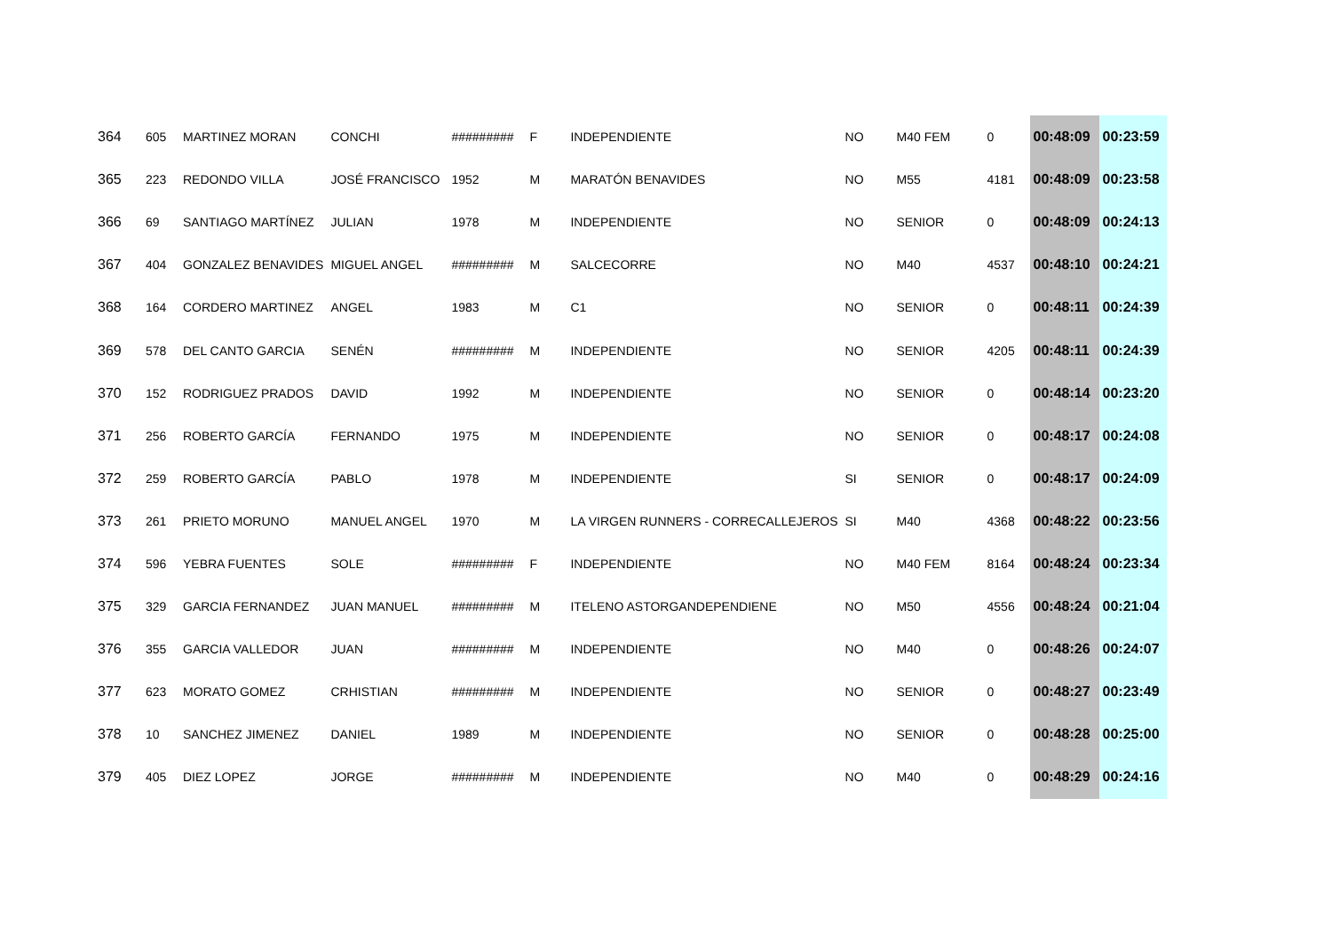| 364 | 605 | MARTINEZ MORAN | CONCHI | ######### | F | INDEPENDIENTE | NO | M40 FEM | 0 | 00:48:09 | 00:23:59 |
| 365 | 223 | REDONDO VILLA | JOSÉ FRANCISCO | 1952 | M | MARATÓN BENAVIDES | NO | M55 | 4181 | 00:48:09 | 00:23:58 |
| 366 | 69 | SANTIAGO MARTÍNEZ | JULIAN | 1978 | M | INDEPENDIENTE | NO | SENIOR | 0 | 00:48:09 | 00:24:13 |
| 367 | 404 | GONZALEZ BENAVIDES | MIGUEL ANGEL | ######### | M | SALCECORRE | NO | M40 | 4537 | 00:48:10 | 00:24:21 |
| 368 | 164 | CORDERO MARTINEZ | ANGEL | 1983 | M | C1 | NO | SENIOR | 0 | 00:48:11 | 00:24:39 |
| 369 | 578 | DEL CANTO GARCIA | SENÉN | ######### | M | INDEPENDIENTE | NO | SENIOR | 4205 | 00:48:11 | 00:24:39 |
| 370 | 152 | RODRIGUEZ PRADOS | DAVID | 1992 | M | INDEPENDIENTE | NO | SENIOR | 0 | 00:48:14 | 00:23:20 |
| 371 | 256 | ROBERTO GARCÍA | FERNANDO | 1975 | M | INDEPENDIENTE | NO | SENIOR | 0 | 00:48:17 | 00:24:08 |
| 372 | 259 | ROBERTO GARCÍA | PABLO | 1978 | M | INDEPENDIENTE | SI | SENIOR | 0 | 00:48:17 | 00:24:09 |
| 373 | 261 | PRIETO MORUNO | MANUEL ANGEL | 1970 | M | LA VIRGEN RUNNERS - CORRECALLEJEROS | SI | M40 | 4368 | 00:48:22 | 00:23:56 |
| 374 | 596 | YEBRA FUENTES | SOLE | ######### | F | INDEPENDIENTE | NO | M40 FEM | 8164 | 00:48:24 | 00:23:34 |
| 375 | 329 | GARCIA FERNANDEZ | JUAN MANUEL | ######### | M | ITELENO ASTORGANDEPENDIENE | NO | M50 | 4556 | 00:48:24 | 00:21:04 |
| 376 | 355 | GARCIA VALLEDOR | JUAN | ######### | M | INDEPENDIENTE | NO | M40 | 0 | 00:48:26 | 00:24:07 |
| 377 | 623 | MORATO GOMEZ | CRHISTIAN | ######### | M | INDEPENDIENTE | NO | SENIOR | 0 | 00:48:27 | 00:23:49 |
| 378 | 10 | SANCHEZ JIMENEZ | DANIEL | 1989 | M | INDEPENDIENTE | NO | SENIOR | 0 | 00:48:28 | 00:25:00 |
| 379 | 405 | DIEZ LOPEZ | JORGE | ######### | M | INDEPENDIENTE | NO | M40 | 0 | 00:48:29 | 00:24:16 |